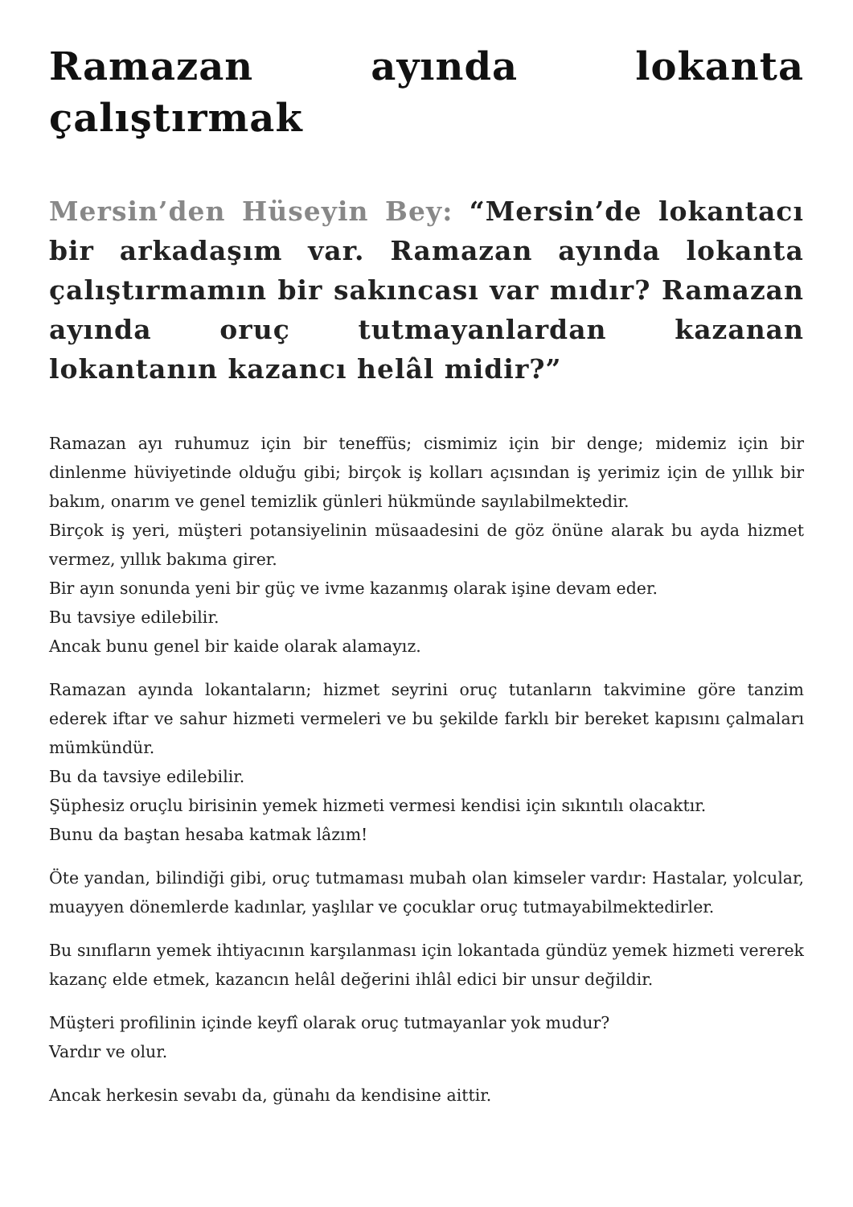Ramazan ayında lokanta çalıştırmak
Mersin’den Hüseyin Bey: “Mersin’de lokantacı bir arkadaşım var. Ramazan ayında lokanta çalıştırmamın bir sakıncası var mıdır? Ramazan ayında oruç tutmayanlardan kazanan lokantanın kazancı helâl midir?”
Ramazan ayı ruhumuz için bir teneffüs; cismimiz için bir denge; midemiz için bir dinlenme hüviyetinde olduğu gibi; birçok iş kolları açısından iş yerimiz için de yıllık bir bakım, onarım ve genel temizlik günleri hükmünde sayılabilmektedir.
Birçok iş yeri, müşteri potansiyelinin müsaadesini de göz önüne alarak bu ayda hizmet vermez, yıllık bakıma girer.
Bir ayın sonunda yeni bir güç ve ivme kazanmış olarak işine devam eder.
Bu tavsiye edilebilir.
Ancak bunu genel bir kaide olarak alamayız.
Ramazan ayında lokantaların; hizmet seyrini oruç tutanların takvimine göre tanzim ederek iftar ve sahur hizmeti vermeleri ve bu şekilde farklı bir bereket kapısını çalmaları mümkündür.
Bu da tavsiye edilebilir.
Şüphesiz oruçlu birisinin yemek hizmeti vermesi kendisi için sıkıntılı olacaktır.
Bunu da baştan hesaba katmak lâzım!
Öte yandan, bilindiği gibi, oruç tutmaması mubah olan kimseler vardır: Hastalar, yolcular, muayyen dönemlerde kadınlar, yaşlılar ve çocuklar oruç tutmayabilmektedirler.
Bu sınıfların yemek ihtiyacının karşılanması için lokantada gündüz yemek hizmeti vererek kazanç elde etmek, kazancın helâl değerini ihlâl edici bir unsur değildir.
Müşteri profilinin içinde keyfî olarak oruç tutmayanlar yok mudur?
Vardır ve olur.
Ancak herkesin sevabı da, günahı da kendisine aittir.